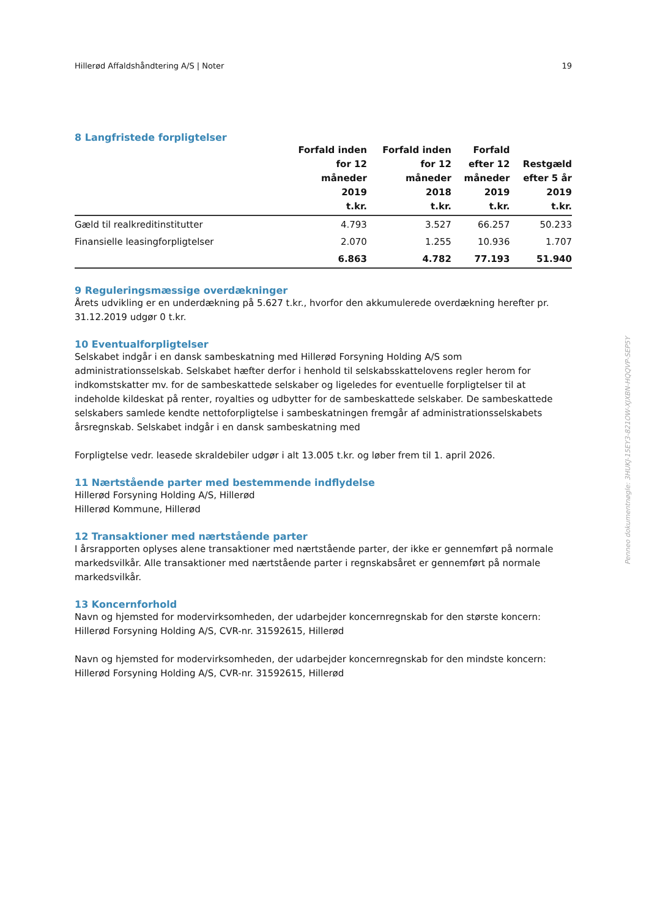Hillerød Affaldshåndtering A/S | Noter 19
8 Langfristede forpligtelser
| | Forfald inden for 12 måneder 2019 t.kr. | Forfald inden for 12 måneder 2018 t.kr. | Forfald efter 12 måneder 2019 t.kr. | Restgæld efter 5 år 2019 t.kr. |
| --- | --- | --- | --- | --- |
| Gæld til realkreditinstitutter | 4.793 | 3.527 | 66.257 | 50.233 |
| Finansielle leasingforpligtelser | 2.070 | 1.255 | 10.936 | 1.707 |
| | 6.863 | 4.782 | 77.193 | 51.940 |
9 Reguleringsmæssige overdækninger
Årets udvikling er en underdækning på 5.627 t.kr., hvorfor den akkumulerede overdækning herefter pr. 31.12.2019 udgør 0 t.kr.
10 Eventualforpligtelser
Selskabet indgår i en dansk sambeskatning med Hillerød Forsyning Holding A/S som administrationsselskab. Selskabet hæfter derfor i henhold til selskabsskattelovens regler herom for indkomstskatter mv. for de sambeskattede selskaber og ligeledes for eventuelle forpligtelser til at indeholde kildeskat på renter, royalties og udbytter for de sambeskattede selskaber. De sambeskattede selskabers samlede kendte nettoforpligtelse i sambeskatningen fremgår af administrationsselskabets årsregnskab. Selskabet indgår i en dansk sambeskatning med
Forpligtelse vedr. leasede skraldebiler udgør i alt 13.005 t.kr. og løber frem til 1. april 2026.
11 Nærtstående parter med bestemmende indflydelse
Hillerød Forsyning Holding A/S, Hillerød
Hillerød Kommune, Hillerød
12 Transaktioner med nærtstående parter
I årsrapporten oplyses alene transaktioner med nærtstående parter, der ikke er gennemført på normale markedsvilkår. Alle transaktioner med nærtstående parter i regnskabsåret er gennemført på normale markedsvilkår.
13 Koncernforhold
Navn og hjemsted for modervirksomheden, der udarbejder koncernregnskab for den største koncern:
Hillerød Forsyning Holding A/S, CVR-nr. 31592615, Hillerød
Navn og hjemsted for modervirksomheden, der udarbejder koncernregnskab for den mindste koncern:
Hillerød Forsyning Holding A/S, CVR-nr. 31592615, Hillerød
Penneo dokumentnøgle: 3HUKJ-15EY3-821OW-XJXBN-HQQVP-SEP5Y